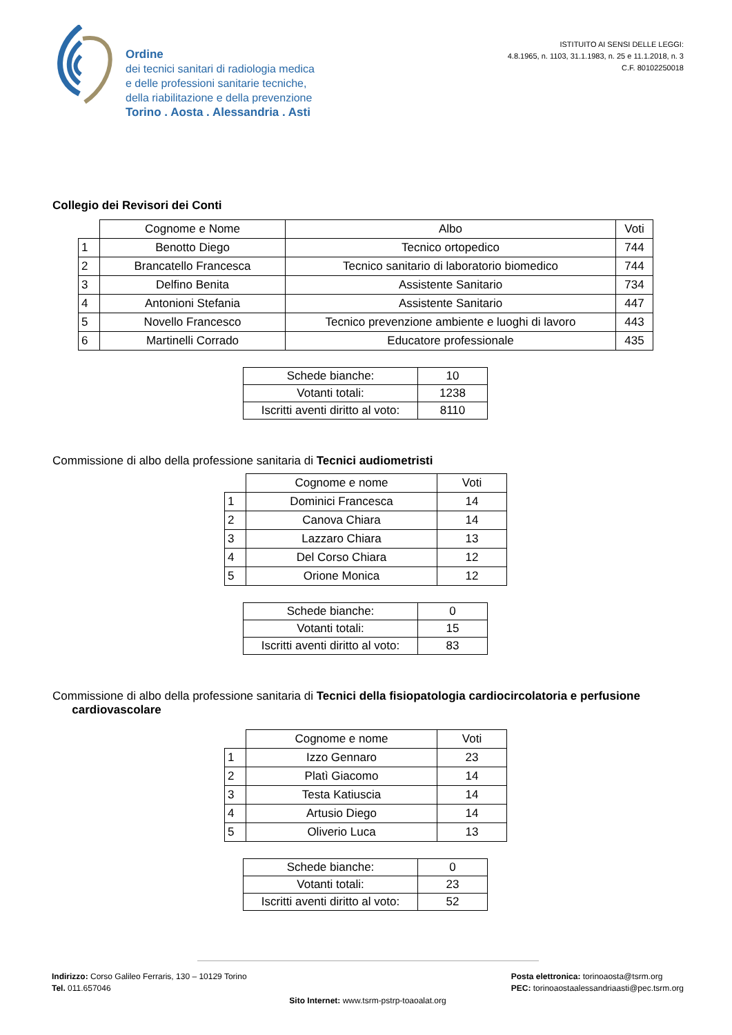Ordine
dei tecnici sanitari di radiologia medica
e delle professioni sanitarie tecniche,
della riabilitazione e della prevenzione
Torino . Aosta . Alessandria . Asti
ISTITUITO AI SENSI DELLE LEGGI:
4.8.1965, n. 1103, 31.1.1983, n. 25 e 11.1.2018, n. 3
C.F. 80102250018
Collegio dei Revisori dei Conti
| | Cognome e Nome | Albo | Voti |
| --- | --- | --- | --- |
| 1 | Benotto Diego | Tecnico ortopedico | 744 |
| 2 | Brancatello Francesca | Tecnico sanitario di laboratorio biomedico | 744 |
| 3 | Delfino Benita | Assistente Sanitario | 734 |
| 4 | Antonioni Stefania | Assistente Sanitario | 447 |
| 5 | Novello Francesco | Tecnico prevenzione ambiente e luoghi di lavoro | 443 |
| 6 | Martinelli Corrado | Educatore professionale | 435 |
| Schede bianche: | 10 |
| Votanti totali: | 1238 |
| Iscritti aventi diritto al voto: | 8110 |
Commissione di albo della professione sanitaria di Tecnici audiometristi
| | Cognome e nome | Voti |
| --- | --- | --- |
| 1 | Dominici Francesca | 14 |
| 2 | Canova Chiara | 14 |
| 3 | Lazzaro Chiara | 13 |
| 4 | Del Corso Chiara | 12 |
| 5 | Orione Monica | 12 |
| Schede bianche: | 0 |
| Votanti totali: | 15 |
| Iscritti aventi diritto al voto: | 83 |
Commissione di albo della professione sanitaria di Tecnici della fisiopatologia cardiocircolatoria e perfusione
cardiovascolare
| | Cognome e nome | Voti |
| --- | --- | --- |
| 1 | Izzo Gennaro | 23 |
| 2 | Platì Giacomo | 14 |
| 3 | Testa Katiuscia | 14 |
| 4 | Artusio Diego | 14 |
| 5 | Oliverio Luca | 13 |
| Schede bianche: | 0 |
| Votanti totali: | 23 |
| Iscritti aventi diritto al voto: | 52 |
Indirizzo: Corso Galileo Ferraris, 130 – 10129 Torino
Tel. 011.657046
Posta elettronica: torinoaosta@tsrm.org
PEC: torinoaostaalessandriaasti@pec.tsrm.org
Sito Internet: www.tsrm-pstrp-toaoalat.org